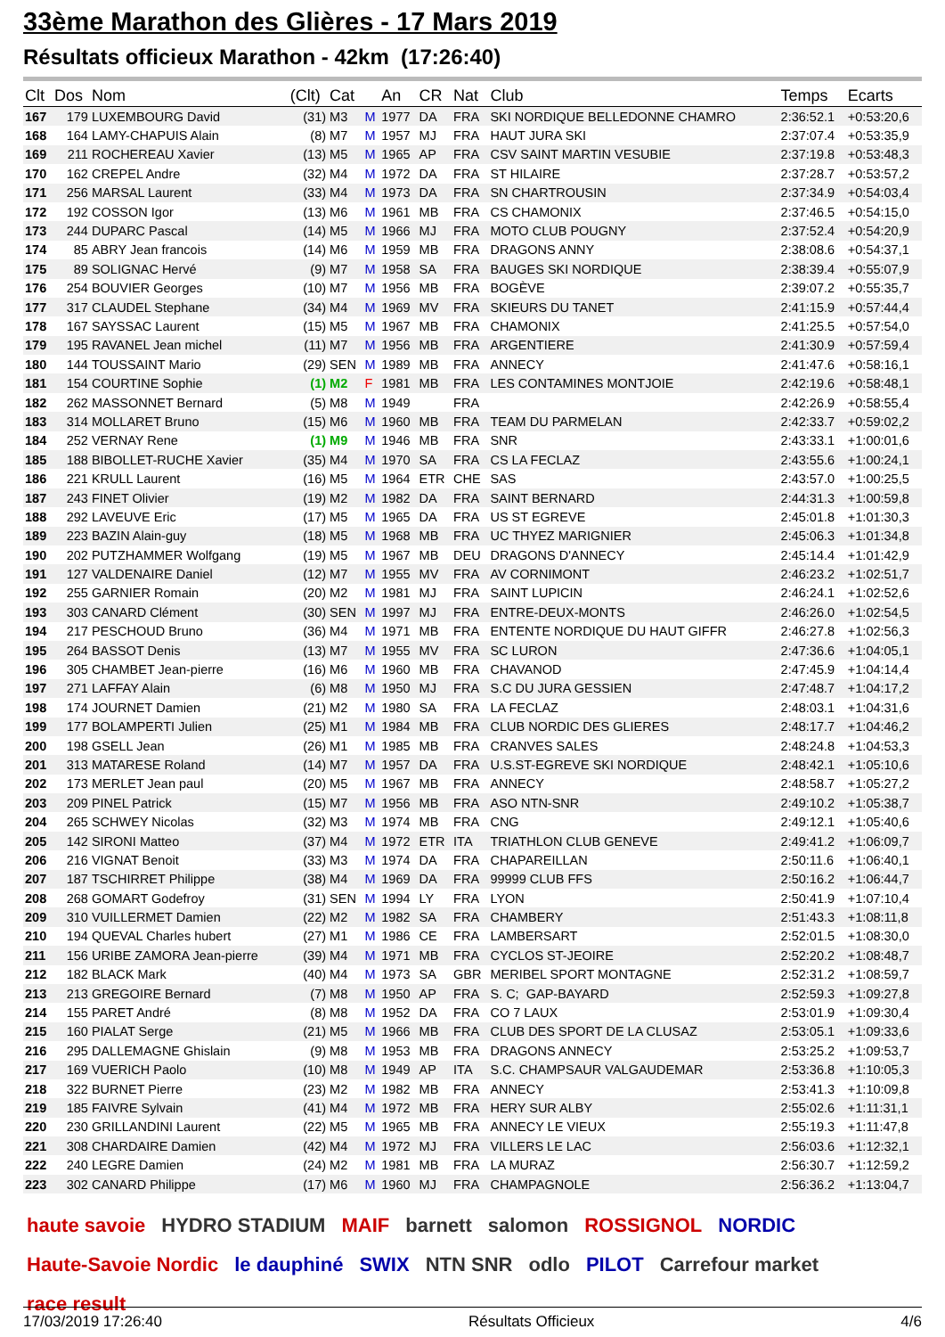33ème Marathon des Glières - 17 Mars 2019
Résultats officieux Marathon - 42km (17:26:40)
| Clt | Dos | Nom | (Clt) | Cat | | An | CR | Nat | Club | Temps | Ecarts |
| --- | --- | --- | --- | --- | --- | --- | --- | --- | --- | --- | --- |
| 167 | 179 | LUXEMBOURG David | (31) | M3 | M | 1977 | DA | FRA | SKI NORDIQUE BELLEDONNE CHAMRO | 2:36:52.1 | +0:53:20,6 |
| 168 | 164 | LAMY-CHAPUIS Alain | (8) | M7 | M | 1957 | MJ | FRA | HAUT JURA SKI | 2:37:07.4 | +0:53:35,9 |
| 169 | 211 | ROCHEREAU Xavier | (13) | M5 | M | 1965 | AP | FRA | CSV SAINT MARTIN VESUBIE | 2:37:19.8 | +0:53:48,3 |
| 170 | 162 | CREPEL Andre | (32) | M4 | M | 1972 | DA | FRA | ST HILAIRE | 2:37:28.7 | +0:53:57,2 |
| 171 | 256 | MARSAL Laurent | (33) | M4 | M | 1973 | DA | FRA | SN CHARTROUSIN | 2:37:34.9 | +0:54:03,4 |
| 172 | 192 | COSSON Igor | (13) | M6 | M | 1961 | MB | FRA | CS CHAMONIX | 2:37:46.5 | +0:54:15,0 |
| 173 | 244 | DUPARC Pascal | (14) | M5 | M | 1966 | MJ | FRA | MOTO CLUB POUGNY | 2:37:52.4 | +0:54:20,9 |
| 174 | 85 | ABRY Jean francois | (14) | M6 | M | 1959 | MB | FRA | DRAGONS ANNY | 2:38:08.6 | +0:54:37,1 |
| 175 | 89 | SOLIGNAC Hervé | (9) | M7 | M | 1958 | SA | FRA | BAUGES SKI NORDIQUE | 2:38:39.4 | +0:55:07,9 |
| 176 | 254 | BOUVIER Georges | (10) | M7 | M | 1956 | MB | FRA | BOGÈVE | 2:39:07.2 | +0:55:35,7 |
| 177 | 317 | CLAUDEL Stephane | (34) | M4 | M | 1969 | MV | FRA | SKIEURS DU TANET | 2:41:15.9 | +0:57:44,4 |
| 178 | 167 | SAYSSAC Laurent | (15) | M5 | M | 1967 | MB | FRA | CHAMONIX | 2:41:25.5 | +0:57:54,0 |
| 179 | 195 | RAVANEL Jean michel | (11) | M7 | M | 1956 | MB | FRA | ARGENTIERE | 2:41:30.9 | +0:57:59,4 |
| 180 | 144 | TOUSSAINT Mario | (29) | SEN | M | 1989 | MB | FRA | ANNECY | 2:41:47.6 | +0:58:16,1 |
| 181 | 154 | COURTINE Sophie | (1) | M2 | F | 1981 | MB | FRA | LES CONTAMINES MONTJOIE | 2:42:19.6 | +0:58:48,1 |
| 182 | 262 | MASSONNET Bernard | (5) | M8 | M | 1949 | | FRA | | 2:42:26.9 | +0:58:55,4 |
| 183 | 314 | MOLLARET Bruno | (15) | M6 | M | 1960 | MB | FRA | TEAM DU PARMELAN | 2:42:33.7 | +0:59:02,2 |
| 184 | 252 | VERNAY Rene | (1) | M9 | M | 1946 | MB | FRA | SNR | 2:43:33.1 | +1:00:01,6 |
| 185 | 188 | BIBOLLET-RUCHE Xavier | (35) | M4 | M | 1970 | SA | FRA | CS LA FECLAZ | 2:43:55.6 | +1:00:24,1 |
| 186 | 221 | KRULL Laurent | (16) | M5 | M | 1964 | ETR | CHE | SAS | 2:43:57.0 | +1:00:25,5 |
| 187 | 243 | FINET Olivier | (19) | M2 | M | 1982 | DA | FRA | SAINT BERNARD | 2:44:31.3 | +1:00:59,8 |
| 188 | 292 | LAVEUVE Eric | (17) | M5 | M | 1965 | DA | FRA | US ST EGREVE | 2:45:01.8 | +1:01:30,3 |
| 189 | 223 | BAZIN Alain-guy | (18) | M5 | M | 1968 | MB | FRA | UC THYEZ MARIGNIER | 2:45:06.3 | +1:01:34,8 |
| 190 | 202 | PUTZHAMMER Wolfgang | (19) | M5 | M | 1967 | MB | DEU | DRAGONS D'ANNECY | 2:45:14.4 | +1:01:42,9 |
| 191 | 127 | VALDENAIRE Daniel | (12) | M7 | M | 1955 | MV | FRA | AV CORNIMONT | 2:46:23.2 | +1:02:51,7 |
| 192 | 255 | GARNIER Romain | (20) | M2 | M | 1981 | MJ | FRA | SAINT LUPICIN | 2:46:24.1 | +1:02:52,6 |
| 193 | 303 | CANARD Clément | (30) | SEN | M | 1997 | MJ | FRA | ENTRE-DEUX-MONTS | 2:46:26.0 | +1:02:54,5 |
| 194 | 217 | PESCHOUD Bruno | (36) | M4 | M | 1971 | MB | FRA | ENTENTE NORDIQUE DU HAUT GIFFR | 2:46:27.8 | +1:02:56,3 |
| 195 | 264 | BASSOT Denis | (13) | M7 | M | 1955 | MV | FRA | SC LURON | 2:47:36.6 | +1:04:05,1 |
| 196 | 305 | CHAMBET Jean-pierre | (16) | M6 | M | 1960 | MB | FRA | CHAVANOD | 2:47:45.9 | +1:04:14,4 |
| 197 | 271 | LAFFAY Alain | (6) | M8 | M | 1950 | MJ | FRA | S.C DU JURA GESSIEN | 2:47:48.7 | +1:04:17,2 |
| 198 | 174 | JOURNET Damien | (21) | M2 | M | 1980 | SA | FRA | LA FECLAZ | 2:48:03.1 | +1:04:31,6 |
| 199 | 177 | BOLAMPERTI Julien | (25) | M1 | M | 1984 | MB | FRA | CLUB NORDIC DES GLIERES | 2:48:17.7 | +1:04:46,2 |
| 200 | 198 | GSELL Jean | (26) | M1 | M | 1985 | MB | FRA | CRANVES SALES | 2:48:24.8 | +1:04:53,3 |
| 201 | 313 | MATARESE Roland | (14) | M7 | M | 1957 | DA | FRA | U.S.ST-EGREVE SKI NORDIQUE | 2:48:42.1 | +1:05:10,6 |
| 202 | 173 | MERLET Jean paul | (20) | M5 | M | 1967 | MB | FRA | ANNECY | 2:48:58.7 | +1:05:27,2 |
| 203 | 209 | PINEL Patrick | (15) | M7 | M | 1956 | MB | FRA | ASO NTN-SNR | 2:49:10.2 | +1:05:38,7 |
| 204 | 265 | SCHWEY Nicolas | (32) | M3 | M | 1974 | MB | FRA | CNG | 2:49:12.1 | +1:05:40,6 |
| 205 | 142 | SIRONI Matteo | (37) | M4 | M | 1972 | ETR | ITA | TRIATHLON CLUB GENEVE | 2:49:41.2 | +1:06:09,7 |
| 206 | 216 | VIGNAT Benoit | (33) | M3 | M | 1974 | DA | FRA | CHAPAREILLAN | 2:50:11.6 | +1:06:40,1 |
| 207 | 187 | TSCHIRRET Philippe | (38) | M4 | M | 1969 | DA | FRA | 99999 CLUB FFS | 2:50:16.2 | +1:06:44,7 |
| 208 | 268 | GOMART Godefroy | (31) | SEN | M | 1994 | LY | FRA | LYON | 2:50:41.9 | +1:07:10,4 |
| 209 | 310 | VUILLERMET Damien | (22) | M2 | M | 1982 | SA | FRA | CHAMBERY | 2:51:43.3 | +1:08:11,8 |
| 210 | 194 | QUEVAL Charles hubert | (27) | M1 | M | 1986 | CE | FRA | LAMBERSART | 2:52:01.5 | +1:08:30,0 |
| 211 | 156 | URIBE ZAMORA Jean-pierre | (39) | M4 | M | 1971 | MB | FRA | CYCLOS ST-JEOIRE | 2:52:20.2 | +1:08:48,7 |
| 212 | 182 | BLACK Mark | (40) | M4 | M | 1973 | SA | GBR | MERIBEL SPORT MONTAGNE | 2:52:31.2 | +1:08:59,7 |
| 213 | 213 | GREGOIRE Bernard | (7) | M8 | M | 1950 | AP | FRA | S. C; GAP-BAYARD | 2:52:59.3 | +1:09:27,8 |
| 214 | 155 | PARET André | (8) | M8 | M | 1952 | DA | FRA | CO 7 LAUX | 2:53:01.9 | +1:09:30,4 |
| 215 | 160 | PIALAT Serge | (21) | M5 | M | 1966 | MB | FRA | CLUB DES SPORT DE LA CLUSAZ | 2:53:05.1 | +1:09:33,6 |
| 216 | 295 | DALLEMAGNE Ghislain | (9) | M8 | M | 1953 | MB | FRA | DRAGONS ANNECY | 2:53:25.2 | +1:09:53,7 |
| 217 | 169 | VUERICH Paolo | (10) | M8 | M | 1949 | AP | ITA | S.C. CHAMPSAUR VALGAUDEMAR | 2:53:36.8 | +1:10:05,3 |
| 218 | 322 | BURNET Pierre | (23) | M2 | M | 1982 | MB | FRA | ANNECY | 2:53:41.3 | +1:10:09,8 |
| 219 | 185 | FAIVRE Sylvain | (41) | M4 | M | 1972 | MB | FRA | HERY SUR ALBY | 2:55:02.6 | +1:11:31,1 |
| 220 | 230 | GRILLANDINI Laurent | (22) | M5 | M | 1965 | MB | FRA | ANNECY LE VIEUX | 2:55:19.3 | +1:11:47,8 |
| 221 | 308 | CHARDAIRE Damien | (42) | M4 | M | 1972 | MJ | FRA | VILLERS LE LAC | 2:56:03.6 | +1:12:32,1 |
| 222 | 240 | LEGRE Damien | (24) | M2 | M | 1981 | MB | FRA | LA MURAZ | 2:56:30.7 | +1:12:59,2 |
| 223 | 302 | CANARD Philippe | (17) | M6 | M | 1960 | MJ | FRA | CHAMPAGNOLE | 2:56:36.2 | +1:13:04,7 |
haute savoie HYDRO STADIUM MAIF barnett salomon ROSSIGNOL NORDIC Haute-Savoie Nordic le dauphiné SWIX NTN SNR odlo PILOT Carrefour market race result
17/03/2019 17:26:40 Résultats Officieux 4/6